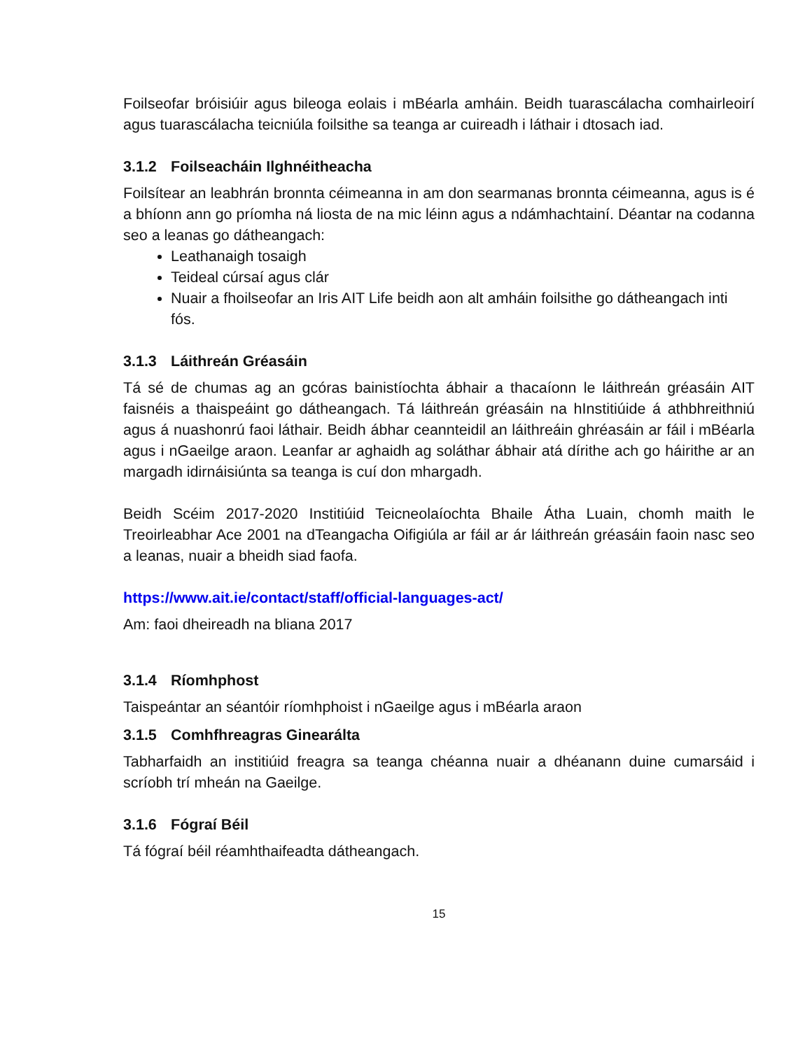Foilseofar bróisiúir agus bileoga eolais i mBéarla amháin. Beidh tuarascálacha comhairleoirí agus tuarascálacha teicniúla foilsithe sa teanga ar cuireadh i láthair i dtosach iad.
3.1.2 Foilseacháin Ilghnéitheacha
Foilsítear an leabhrán bronnta céimeanna in am don searmanas bronnta céimeanna, agus is é a bhíonn ann go príomha ná liosta de na mic léinn agus a ndámhachtainí. Déantar na codanna seo a leanas go dátheangach:
Leathanaigh tosaigh
Teideal cúrsaí agus clár
Nuair a fhoilseofar an Iris AIT Life beidh aon alt amháin foilsithe go dátheangach inti fós.
3.1.3 Láithreán Gréasáin
Tá sé de chumas ag an gcóras bainistíochta ábhair a thacaíonn le láithreán gréasáin AIT faisnéis a thaispeáint go dátheangach. Tá láithreán gréasáin na hInstitiúide á athbhreithniú agus á nuashonrú faoi láthair. Beidh ábhar ceannteidil an láithreáin ghréasáin ar fáil i mBéarla agus i nGaeilge araon. Leanfar ar aghaidh ag soláthar ábhair atá dírithe ach go háirithe ar an margadh idirnáisiúnta sa teanga is cuí don mhargadh.
Beidh Scéim 2017-2020 Institiúid Teicneolaíochta Bhaile Átha Luain, chomh maith le Treoirleabhar Ace 2001 na dTeangacha Oifigiúla ar fáil ar ár láithreán gréasáin faoin nasc seo a leanas, nuair a bheidh siad faofa.
https://www.ait.ie/contact/staff/official-languages-act/
Am: faoi dheireadh na bliana 2017
3.1.4 Ríomhphost
Taispeántar an séantóir ríomhphoist i nGaeilge agus i mBéarla araon
3.1.5 Comhfhreagras Ginearálta
Tabharfaidh an institiúid freagra sa teanga chéanna nuair a dhéanann duine cumarsáid i scríobh trí mheán na Gaeilge.
3.1.6 Fógraí Béil
Tá fógraí béil réamhthaifeadta dátheangach.
15